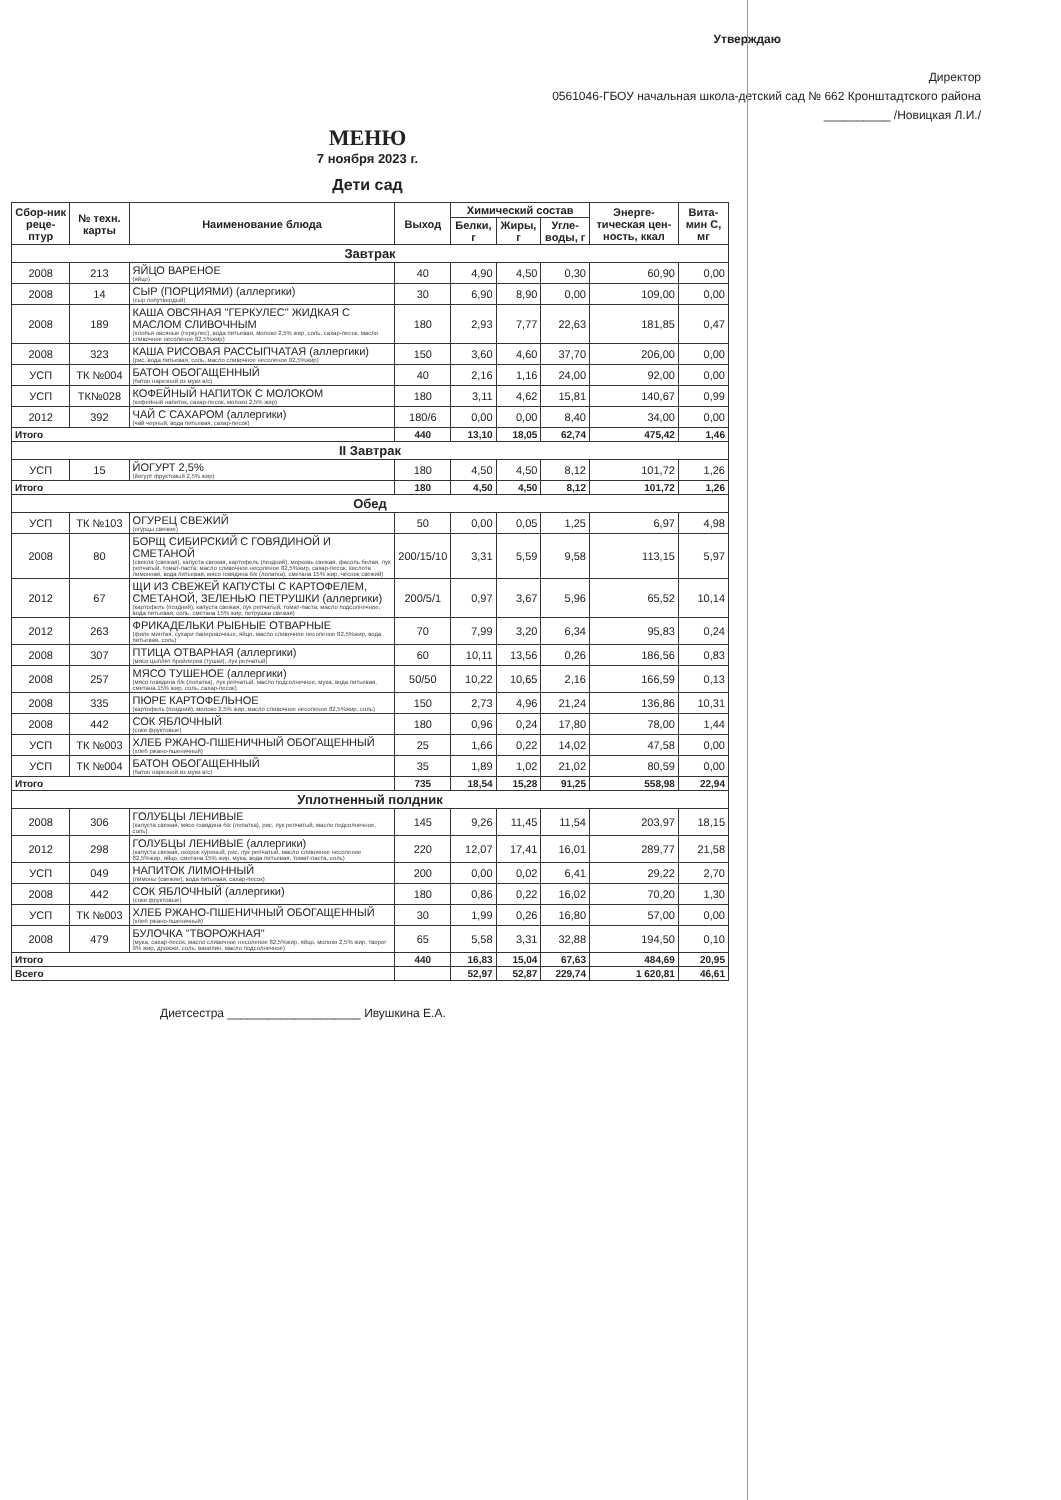Утверждаю
Директор
0561046-ГБОУ начальная школа-детский сад № 662 Кронштадтского района
__________ /Новицкая Л.И./
МЕНЮ
7 ноября 2023 г.
Дети сад
| Сбор-ник реце-птур | № техн. карты | Наименование блюда | Выход | Химический состав | | | Энерге-тическая цен-ность, ккал | Вита-мин С, мг |
| --- | --- | --- | --- | --- | --- | --- | --- | --- |
| | | | | Белки, г | Жиры, г | Угле-воды, г | | |
| Завтрак | | | | | | | | |
| 2008 | 213 | ЯЙЦО ВАРЕНОЕ (яйцо) | 40 | 4,90 | 4,50 | 0,30 | 60,90 | 0,00 |
| 2008 | 14 | СЫР (ПОРЦИЯМИ) (аллергики) (сыр полутвердый) | 30 | 6,90 | 8,90 | 0,00 | 109,00 | 0,00 |
| 2008 | 189 | КАША ОВСЯНАЯ "ГЕРКУЛЕС" ЖИДКАЯ С МАСЛОМ СЛИВОЧНЫМ (хлопья овсяные (геркулес), вода питьевая, молоко 2,5% жир, соль, сахар-песок, масло сливочное несоленое 82,5%жир) | 180 | 2,93 | 7,77 | 22,63 | 181,85 | 0,47 |
| 2008 | 323 | КАША РИСОВАЯ РАССЫПЧАТАЯ (аллергики) (рис, вода питьевая, соль, масло сливочное несоленое 82,5%жир) | 150 | 3,60 | 4,60 | 37,70 | 206,00 | 0,00 |
| УСП | ТК №004 | БАТОН ОБОГАЩЕННЫЙ (батон нарезной из муки в/с) | 40 | 2,16 | 1,16 | 24,00 | 92,00 | 0,00 |
| УСП | ТК№028 | КОФЕЙНЫЙ НАПИТОК С МОЛОКОМ (кофейный напиток, сахар-песок, молоко 2,5% жир) | 180 | 3,11 | 4,62 | 15,81 | 140,67 | 0,99 |
| 2012 | 392 | ЧАЙ С САХАРОМ (аллергики) (чай черный, вода питьевая, сахар-песок) | 180/6 | 0,00 | 0,00 | 8,40 | 34,00 | 0,00 |
| Итого | | | 440 | 13,10 | 18,05 | 62,74 | 475,42 | 1,46 |
| II Завтрак | | | | | | | | |
| УСП | 15 | ЙОГУРТ 2,5% (йогурт фруктовый 2,5% жир) | 180 | 4,50 | 4,50 | 8,12 | 101,72 | 1,26 |
| Итого | | | 180 | 4,50 | 4,50 | 8,12 | 101,72 | 1,26 |
| Обед | | | | | | | | |
| УСП | ТК №103 | ОГУРЕЦ СВЕЖИЙ (огурцы свежие) | 50 | 0,00 | 0,05 | 1,25 | 6,97 | 4,98 |
| 2008 | 80 | БОРЩ СИБИРСКИЙ С ГОВЯДИНОЙ И СМЕТАНОЙ (свекла (свежая), капуста свежая, картофель (поздний), морковь свежая, фасоль белая, лук репчатый, томат-паста, масло сливочное несоленое 82,5%жир, сахар-песок, кислота лимонная, вода питьевая, мясо говядина б/к (лопатка), сметана 15% жир, чеснок свежий) | 200/15/10 | 3,31 | 5,59 | 9,58 | 113,15 | 5,97 |
| 2012 | 67 | ЩИ ИЗ СВЕЖЕЙ КАПУСТЫ С КАРТОФЕЛЕМ, СМЕТАНОЙ, ЗЕЛЕНЬЮ ПЕТРУШКИ (аллергики) (картофель (поздний), капуста свежая, лук репчатый, томат-паста, масло подсолнечное, вода питьевая, соль, сметана 15% жир, петрушка свежая) | 200/5/1 | 0,97 | 3,67 | 5,96 | 65,52 | 10,14 |
| 2012 | 263 | ФРИКАДЕЛЬКИ РЫБНЫЕ ОТВАРНЫЕ (филе минтая, сухари панировочные, яйцо, масло сливочное несоленое 82,5%жир, вода питьевая, соль) | 70 | 7,99 | 3,20 | 6,34 | 95,83 | 0,24 |
| 2008 | 307 | ПТИЦА ОТВАРНАЯ (аллергики) (мясо цыплят бройлеров (тушки), лук репчатый) | 60 | 10,11 | 13,56 | 0,26 | 186,56 | 0,83 |
| 2008 | 257 | МЯСО ТУШЕНОЕ (аллергики) (мясо говядина б/к (лопатка), лук репчатый, масло подсолнечное, мука, вода питьевая, сметана 15% жир, соль, сахар-песок) | 50/50 | 10,22 | 10,65 | 2,16 | 166,59 | 0,13 |
| 2008 | 335 | ПЮРЕ КАРТОФЕЛЬНОЕ (картофель (поздний), молоко 2,5% жир, масло сливочное несоленое 82,5%жир, соль) | 150 | 2,73 | 4,96 | 21,24 | 136,86 | 10,31 |
| 2008 | 442 | СОК ЯБЛОЧНЫЙ (соки фруктовые) | 180 | 0,96 | 0,24 | 17,80 | 78,00 | 1,44 |
| УСП | ТК №003 | ХЛЕБ РЖАНО-ПШЕНИЧНЫЙ ОБОГАЩЕННЫЙ (хлеб ржано-пшеничный) | 25 | 1,66 | 0,22 | 14,02 | 47,58 | 0,00 |
| УСП | ТК №004 | БАТОН ОБОГАЩЕННЫЙ (батон нарезной из муки в/с) | 35 | 1,89 | 1,02 | 21,02 | 80,59 | 0,00 |
| Итого | | | 735 | 18,54 | 15,28 | 91,25 | 558,98 | 22,94 |
| Уплотненный полдник | | | | | | | | |
| 2008 | 306 | ГОЛУБЦЫ ЛЕНИВЫЕ (капуста свежая, мясо говядина б/к (лопатка), рис, лук репчатый, масло подсолнечное, соль) | 145 | 9,26 | 11,45 | 11,54 | 203,97 | 18,15 |
| 2012 | 298 | ГОЛУБЦЫ ЛЕНИВЫЕ (аллергики) (капуста свежая, окорок куриный, рис, лук репчатый, масло сливочное несоленое 82,5%жир, яйцо, сметана 15% жир, мука, вода питьевая, томат-паста, соль) | 220 | 12,07 | 17,41 | 16,01 | 289,77 | 21,58 |
| УСП | 049 | НАПИТОК ЛИМОННЫЙ (лимоны (свежие), вода питьевая, сахар-песок) | 200 | 0,00 | 0,02 | 6,41 | 29,22 | 2,70 |
| 2008 | 442 | СОК ЯБЛОЧНЫЙ (аллергики) (соки фруктовые) | 180 | 0,86 | 0,22 | 16,02 | 70,20 | 1,30 |
| УСП | ТК №003 | ХЛЕБ РЖАНО-ПШЕНИЧНЫЙ ОБОГАЩЕННЫЙ (хлеб ржано-пшеничный) | 30 | 1,99 | 0,26 | 16,80 | 57,00 | 0,00 |
| 2008 | 479 | БУЛОЧКА "ТВОРОЖНАЯ" (мука, сахар-песок, масло сливочное несоленое 82,5%жир, яйцо, молоко 2,5% жир, творог 9% жир, дрожжи, соль, ванилин, масло подсолнечное) | 65 | 5,58 | 3,31 | 32,88 | 194,50 | 0,10 |
| Итого | | | 440 | 16,83 | 15,04 | 67,63 | 484,69 | 20,95 |
| Всего | | | | 52,97 | 52,87 | 229,74 | 1 620,81 | 46,61 |
Диетсестра ____________________ Ивушкина Е.А.